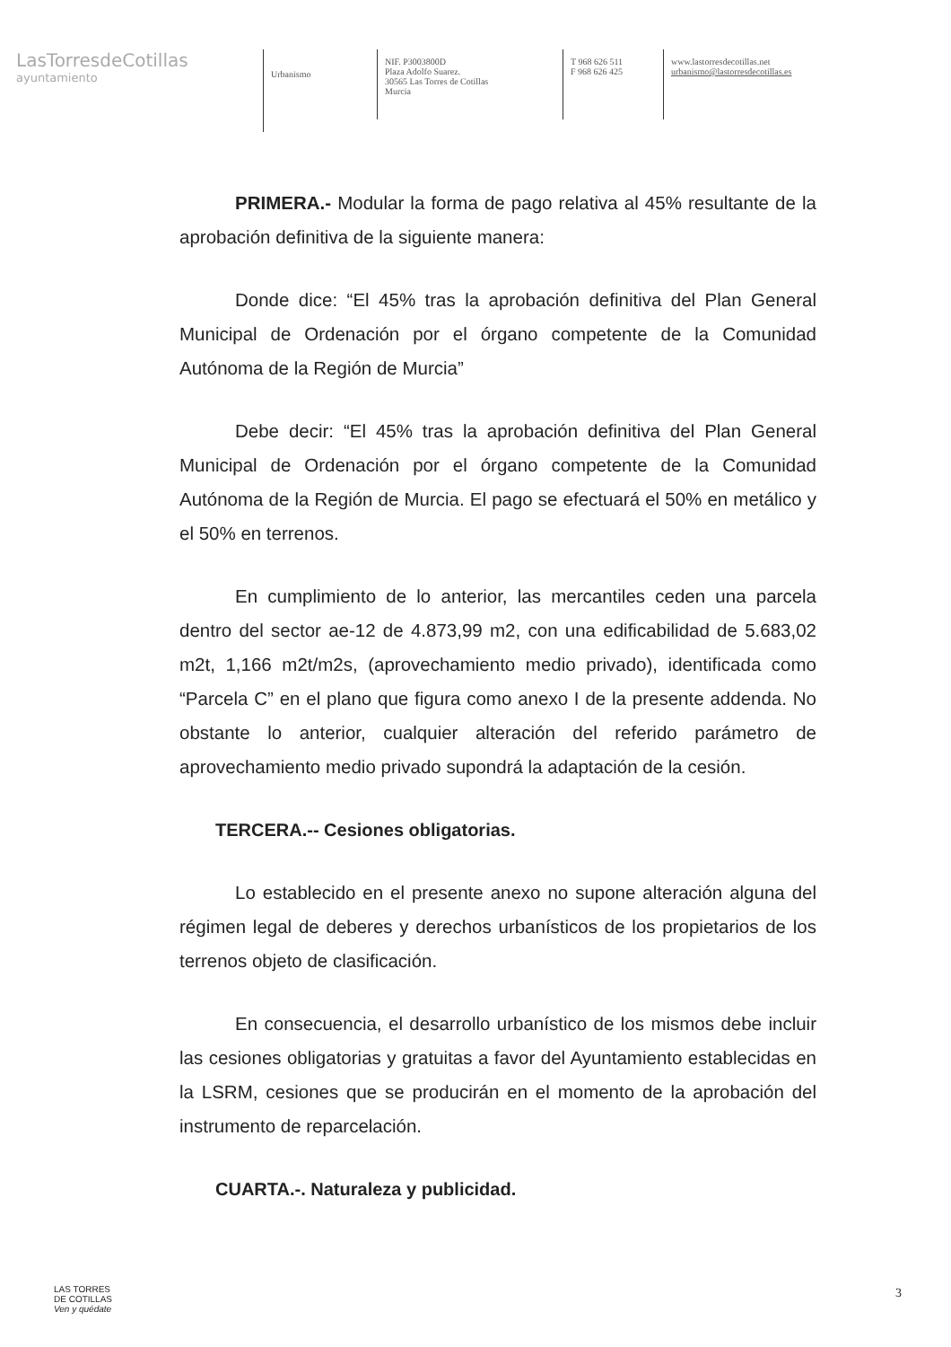LasTorresdeCotillas
ayuntamiento
Urbanismo
NIF. P3003800D
Plaza Adolfo Suarez.
30565 Las Torres de Cotillas
Murcia
T 968 626 511
F 968 626 425
www.lastorresdecotillas.net
urbanismo@lastorresdecotillas.es
PRIMERA.- Modular la forma de pago relativa al 45% resultante de la aprobación definitiva de la siguiente manera:
Donde dice: “El 45% tras la aprobación definitiva del Plan General Municipal de Ordenación por el órgano competente de la Comunidad Autónoma de la Región de Murcia”
Debe decir: “El 45% tras la aprobación definitiva del Plan General Municipal de Ordenación por el órgano competente de la Comunidad Autónoma de la Región de Murcia. El pago se efectuará el 50% en metálico y el 50% en terrenos.
En cumplimiento de lo anterior, las mercantiles ceden una parcela dentro del sector ae-12 de 4.873,99 m2, con una edificabilidad de 5.683,02 m2t, 1,166 m2t/m2s, (aprovechamiento medio privado), identificada como “Parcela C” en el plano que figura como anexo I de la presente addenda. No obstante lo anterior, cualquier alteración del referido parámetro de aprovechamiento medio privado supondrá la adaptación de la cesión.
TERCERA.-- Cesiones obligatorias.
Lo establecido en el presente anexo no supone alteración alguna del régimen legal de deberes y derechos urbanísticos de los propietarios de los terrenos objeto de clasificación.
En consecuencia, el desarrollo urbanístico de los mismos debe incluir las cesiones obligatorias y gratuitas a favor del Ayuntamiento establecidas en la LSRM, cesiones que se producirán en el momento de la aprobación del instrumento de reparcelación.
CUARTA.-. Naturaleza y publicidad.
LAS TORRES
DE COTILLAS
Ven y quédate
3